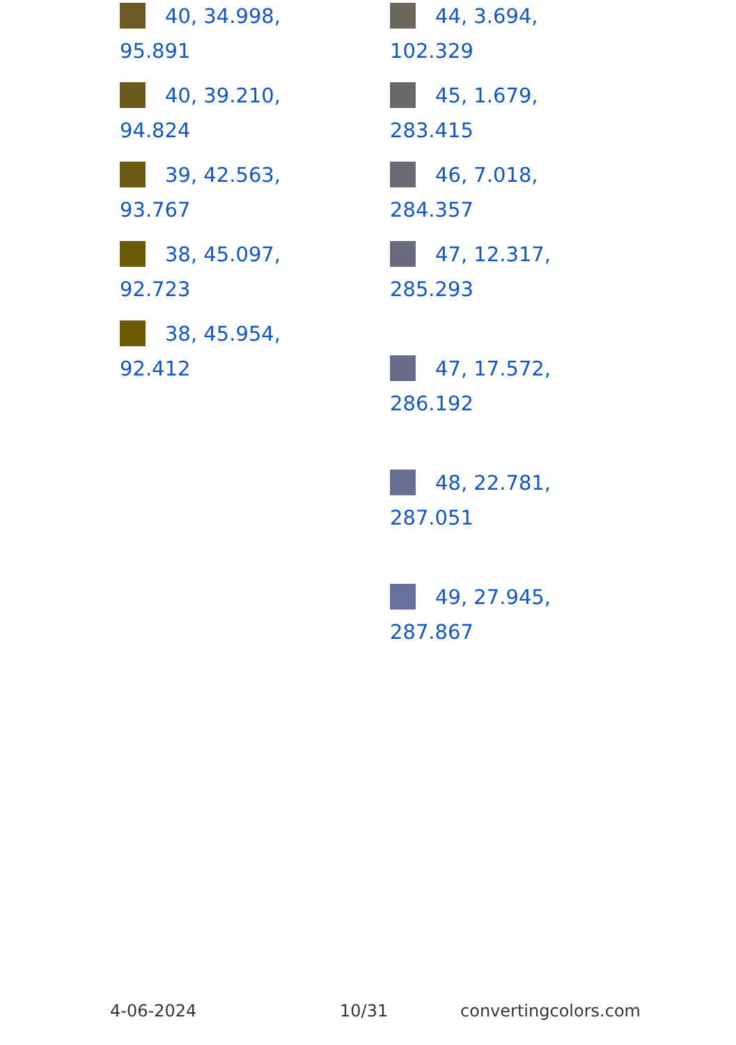40, 34.998, 95.891
40, 39.210, 94.824
39, 42.563, 93.767
38, 45.097, 92.723
38, 45.954, 92.412
44, 3.694, 102.329
45, 1.679, 283.415
46, 7.018, 284.357
47, 12.317, 285.293
47, 17.572, 286.192
48, 22.781, 287.051
49, 27.945, 287.867
4-06-2024 10/31 convertingcolors.com